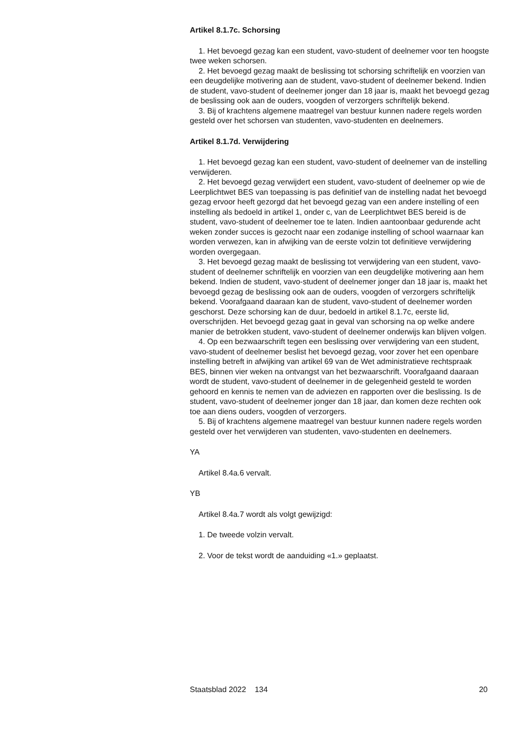Artikel 8.1.7c. Schorsing
1. Het bevoegd gezag kan een student, vavo-student of deelnemer voor ten hoogste twee weken schorsen.
2. Het bevoegd gezag maakt de beslissing tot schorsing schriftelijk en voorzien van een deugdelijke motivering aan de student, vavo-student of deelnemer bekend. Indien de student, vavo-student of deelnemer jonger dan 18 jaar is, maakt het bevoegd gezag de beslissing ook aan de ouders, voogden of verzorgers schriftelijk bekend.
3. Bij of krachtens algemene maatregel van bestuur kunnen nadere regels worden gesteld over het schorsen van studenten, vavo-studenten en deelnemers.
Artikel 8.1.7d. Verwijdering
1. Het bevoegd gezag kan een student, vavo-student of deelnemer van de instelling verwijderen.
2. Het bevoegd gezag verwijdert een student, vavo-student of deelnemer op wie de Leerplichtwet BES van toepassing is pas definitief van de instelling nadat het bevoegd gezag ervoor heeft gezorgd dat het bevoegd gezag van een andere instelling of een instelling als bedoeld in artikel 1, onder c, van de Leerplichtwet BES bereid is de student, vavo-student of deelnemer toe te laten. Indien aantoonbaar gedurende acht weken zonder succes is gezocht naar een zodanige instelling of school waarnaar kan worden verwezen, kan in afwijking van de eerste volzin tot definitieve verwijdering worden overgegaan.
3. Het bevoegd gezag maakt de beslissing tot verwijdering van een student, vavo-student of deelnemer schriftelijk en voorzien van een deugdelijke motivering aan hem bekend. Indien de student, vavo-student of deelnemer jonger dan 18 jaar is, maakt het bevoegd gezag de beslissing ook aan de ouders, voogden of verzorgers schriftelijk bekend. Voorafgaand daaraan kan de student, vavo-student of deelnemer worden geschorst. Deze schorsing kan de duur, bedoeld in artikel 8.1.7c, eerste lid, overschrijden. Het bevoegd gezag gaat in geval van schorsing na op welke andere manier de betrokken student, vavo-student of deelnemer onderwijs kan blijven volgen.
4. Op een bezwaarschrift tegen een beslissing over verwijdering van een student, vavo-student of deelnemer beslist het bevoegd gezag, voor zover het een openbare instelling betreft in afwijking van artikel 69 van de Wet administratieve rechtspraak BES, binnen vier weken na ontvangst van het bezwaarschrift. Voorafgaand daaraan wordt de student, vavo-student of deelnemer in de gelegenheid gesteld te worden gehoord en kennis te nemen van de adviezen en rapporten over die beslissing. Is de student, vavo-student of deelnemer jonger dan 18 jaar, dan komen deze rechten ook toe aan diens ouders, voogden of verzorgers.
5. Bij of krachtens algemene maatregel van bestuur kunnen nadere regels worden gesteld over het verwijderen van studenten, vavo-studenten en deelnemers.
YA
Artikel 8.4a.6 vervalt.
YB
Artikel 8.4a.7 wordt als volgt gewijzigd:
1. De tweede volzin vervalt.
2. Voor de tekst wordt de aanduiding «1.» geplaatst.
Staatsblad 2022 134 20